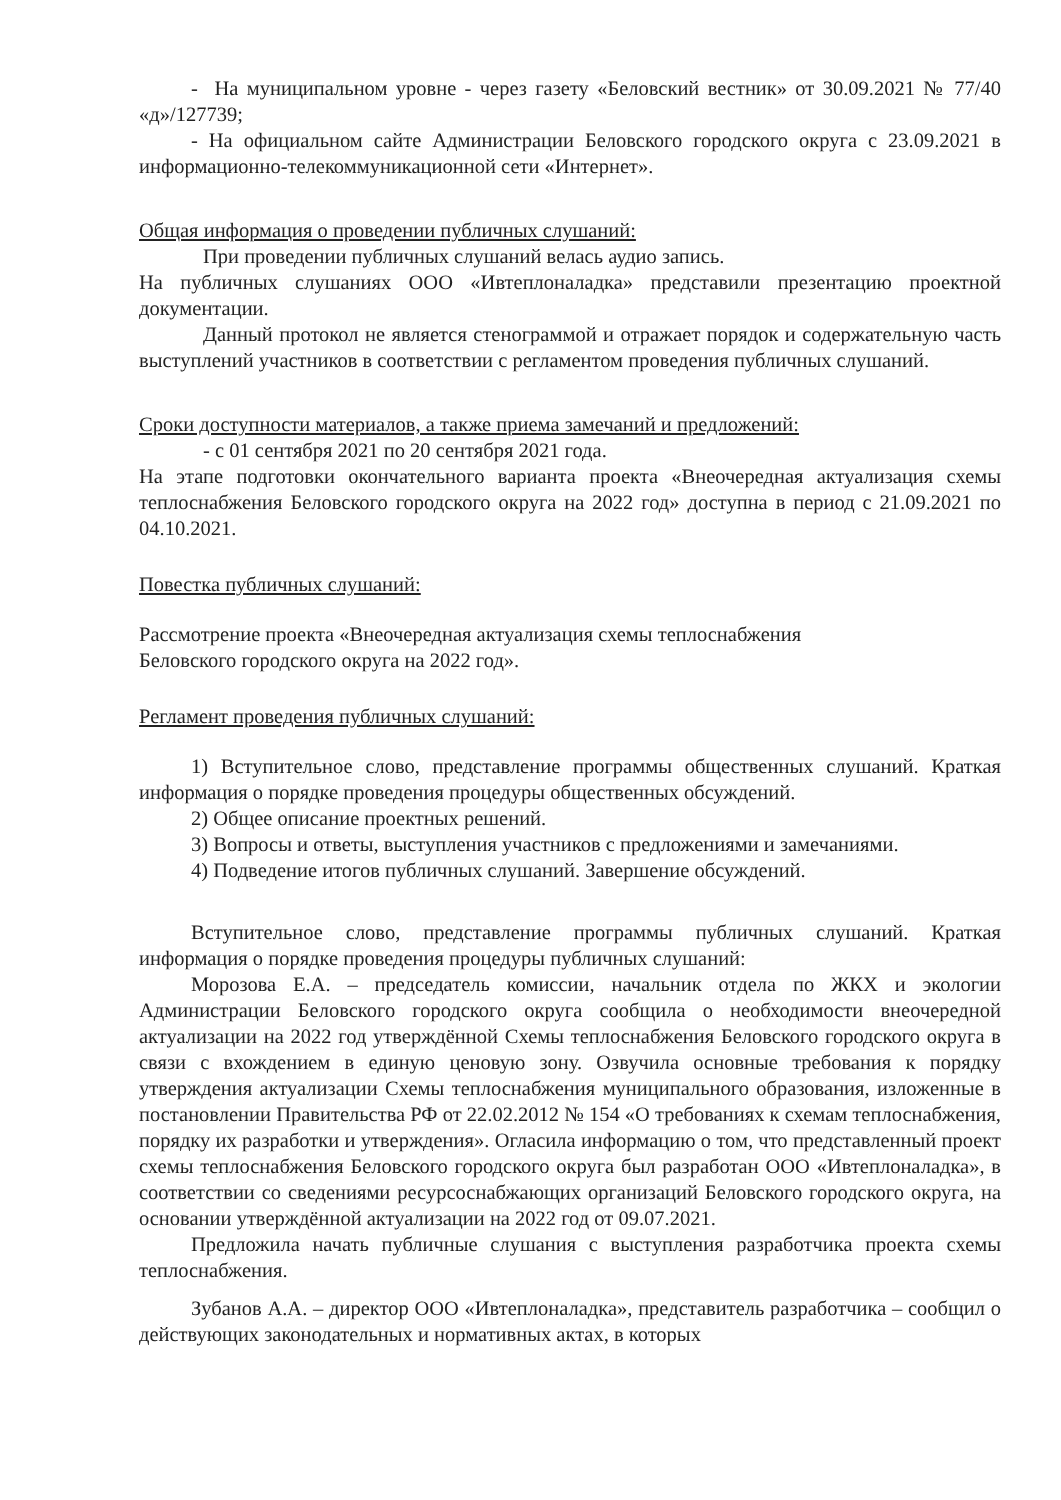- На муниципальном уровне - через газету «Беловский вестник» от 30.09.2021 № 77/40 «д»/127739;
- На официальном сайте Администрации Беловского городского округа с 23.09.2021 в информационно-телекоммуникационной сети «Интернет».
Общая информация о проведении публичных слушаний:
При проведении публичных слушаний велась аудио запись.
На публичных слушаниях ООО «Ивтеплоналадка» представили презентацию проектной документации.
Данный протокол не является стенограммой и отражает порядок и содержательную часть выступлений участников в соответствии с регламентом проведения публичных слушаний.
Сроки доступности материалов, а также приема замечаний и предложений:
- с 01 сентября 2021 по 20 сентября 2021 года.
На этапе подготовки окончательного варианта проекта «Внеочередная актуализация схемы теплоснабжения Беловского городского округа на 2022 год» доступна в период с 21.09.2021 по 04.10.2021.
Повестка публичных слушаний:
Рассмотрение проекта «Внеочередная актуализация схемы теплоснабжения
Беловского городского округа на 2022 год».
Регламент проведения публичных слушаний:
1) Вступительное слово, представление программы общественных слушаний. Краткая информация о порядке проведения процедуры общественных обсуждений.
2) Общее описание проектных решений.
3) Вопросы и ответы, выступления участников с предложениями и замечаниями.
4) Подведение итогов публичных слушаний. Завершение обсуждений.
Вступительное слово, представление программы публичных слушаний. Краткая информация о порядке проведения процедуры публичных слушаний:
Морозова Е.А. – председатель комиссии, начальник отдела по ЖКХ и экологии Администрации Беловского городского округа сообщила о необходимости внеочередной актуализации на 2022 год утверждённой Схемы теплоснабжения Беловского городского округа в связи с вхождением в единую ценовую зону. Озвучила основные требования к порядку утверждения актуализации Схемы теплоснабжения муниципального образования, изложенные в постановлении Правительства РФ от 22.02.2012 № 154 «О требованиях к схемам теплоснабжения, порядку их разработки и утверждения». Огласила информацию о том, что представленный проект схемы теплоснабжения Беловского городского округа был разработан ООО «Ивтеплоналадка», в соответствии со сведениями ресурсоснабжающих организаций Беловского городского округа, на основании утверждённой актуализации на 2022 год от 09.07.2021.
Предложила начать публичные слушания с выступления разработчика проекта схемы теплоснабжения.
Зубанов А.А. – директор ООО «Ивтеплоналадка», представитель разработчика – сообщил о действующих законодательных и нормативных актах, в которых